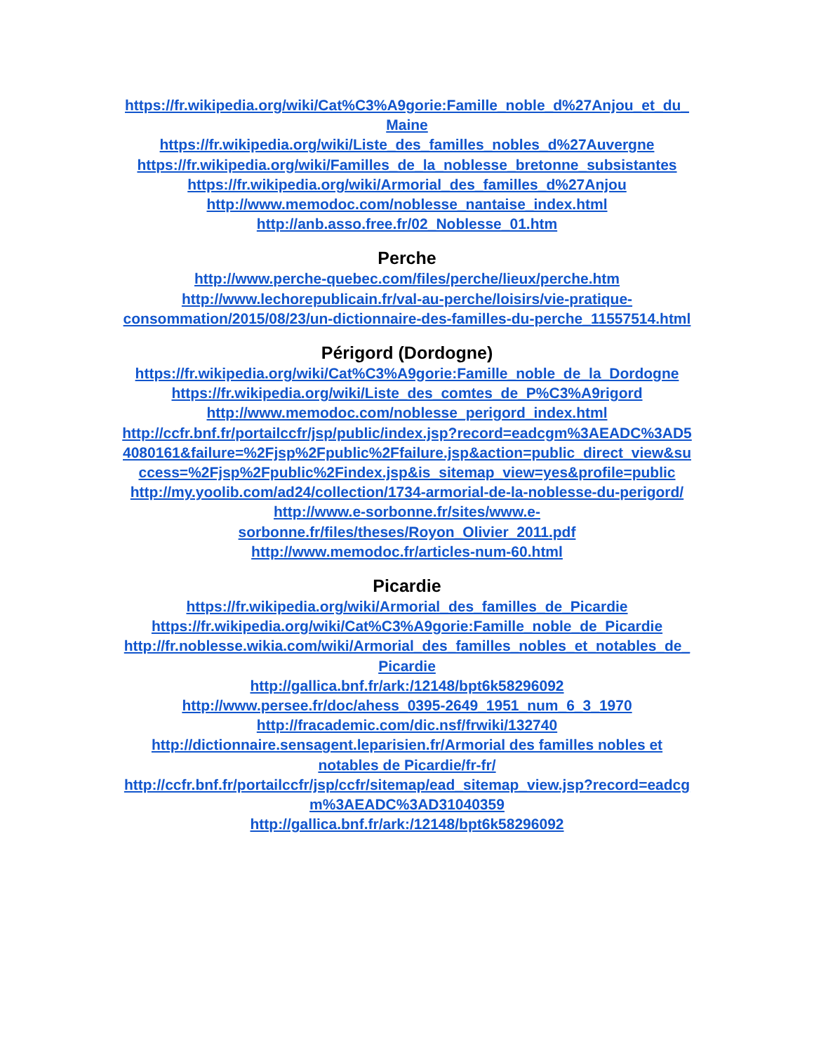https://fr.wikipedia.org/wiki/Cat%C3%A9gorie:Famille_noble_d%27Anjou_et_du_Maine
https://fr.wikipedia.org/wiki/Liste_des_familles_nobles_d%27Auvergne
https://fr.wikipedia.org/wiki/Familles_de_la_noblesse_bretonne_subsistantes
https://fr.wikipedia.org/wiki/Armorial_des_familles_d%27Anjou
http://www.memodoc.com/noblesse_nantaise_index.html
http://anb.asso.free.fr/02_Noblesse_01.htm
Perche
http://www.perche-quebec.com/files/perche/lieux/perche.htm
http://www.lechorepublicain.fr/val-au-perche/loisirs/vie-pratique-consommation/2015/08/23/un-dictionnaire-des-familles-du-perche_11557514.html
Périgord (Dordogne)
https://fr.wikipedia.org/wiki/Cat%C3%A9gorie:Famille_noble_de_la_Dordogne
https://fr.wikipedia.org/wiki/Liste_des_comtes_de_P%C3%A9rigord
http://www.memodoc.com/noblesse_perigord_index.html
http://ccfr.bnf.fr/portailccfr/jsp/public/index.jsp?record=eadcgm%3AEADC%3AD54080161&failure=%2Fjsp%2Fpublic%2Ffailure.jsp&action=public_direct_view&success=%2Fjsp%2Fpublic%2Findex.jsp&is_sitemap_view=yes&profile=public
http://my.yoolib.com/ad24/collection/1734-armorial-de-la-noblesse-du-perigord/
http://www.e-sorbonne.fr/sites/www.e-sorbonne.fr/files/theses/Royon_Olivier_2011.pdf
http://www.memodoc.fr/articles-num-60.html
Picardie
https://fr.wikipedia.org/wiki/Armorial_des_familles_de_Picardie
https://fr.wikipedia.org/wiki/Cat%C3%A9gorie:Famille_noble_de_Picardie
http://fr.noblesse.wikia.com/wiki/Armorial_des_familles_nobles_et_notables_de_Picardie
http://gallica.bnf.fr/ark:/12148/bpt6k58296092
http://www.persee.fr/doc/ahess_0395-2649_1951_num_6_3_1970
http://fracademic.com/dic.nsf/frwiki/132740
http://dictionnaire.sensagent.leparisien.fr/Armorial des familles nobles et notables de Picardie/fr-fr/
http://ccfr.bnf.fr/portailccfr/jsp/ccfr/sitemap/ead_sitemap_view.jsp?record=eadcgm%3AEADC%3AD31040359
http://gallica.bnf.fr/ark:/12148/bpt6k58296092